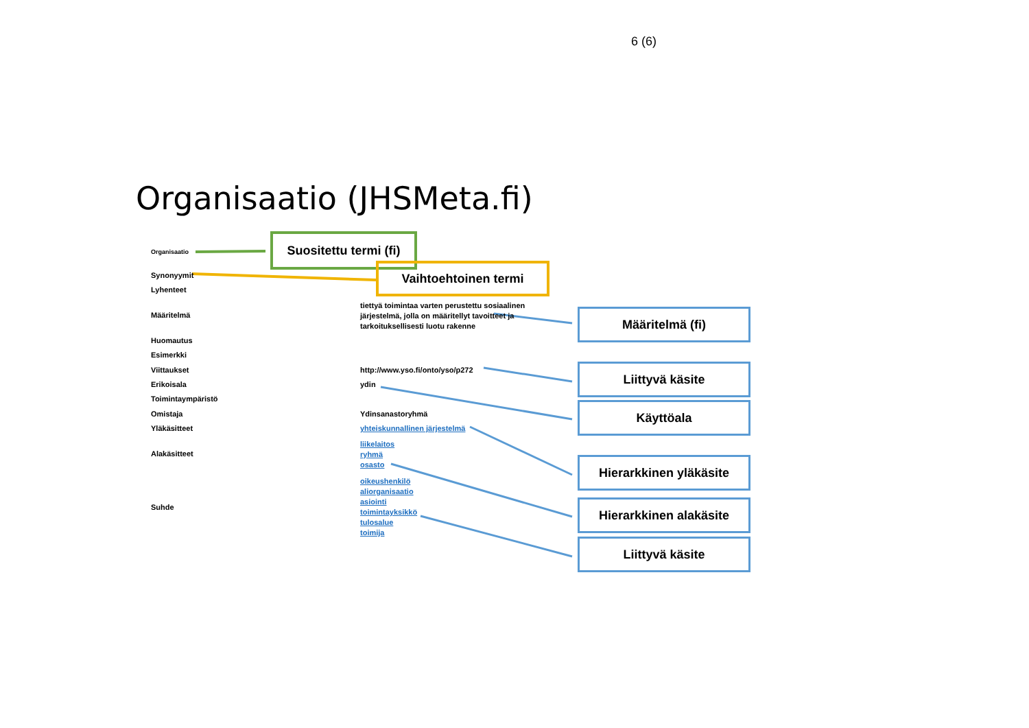6 (6)
Organisaatio (JHSMeta.fi)
Suositettu termi (fi)
Vaihtoehtoinen termi
Organisaatio
Synonyymit
Lyhenteet
Määritelmä
Huomautus
Esimerkki
Viittaukset
Erikoisala
Toimintaympäristö
Omistaja
Yläkäsitteet
Alakäsitteet
Suhde
tiettyä toimintaa varten perustettu sosiaalinen järjestelmä, jolla on määritellyt tavoitteet ja tarkoituksellisesti luotu rakenne
http://www.yso.fi/onto/yso/p272
ydin
Ydinsanastoryhmä
yhteiskunnallinen järjestelmä
liikelaitos
ryhmä
osasto
oikeushenkilö
aliorganisaatio
asiointi
toimintayksikkö
tulosalue
toimija
Määritelmä (fi)
Liittyvä käsite
Käyttöala
Hierarkkinen yläkäsite
Hierarkkinen alakäsite
Liittyvä käsite